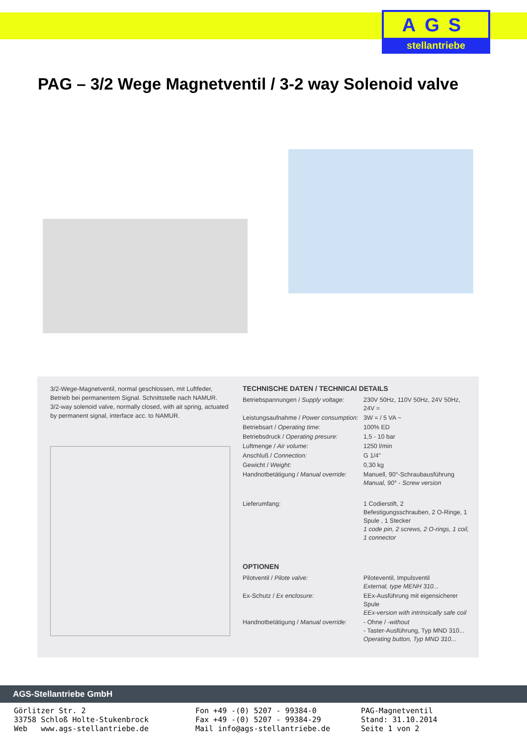AGS
stellantriebe
PAG – 3/2 Wege Magnetventil / 3-2 way Solenoid valve
3/2-Wege-Magnetventil, normal geschlossen, mit Luftfeder, Betrieb bei permanentem Signal. Schnittstelle nach NAMUR.
3/2-way solenoid valve, normally closed, with ait spring, actuated by permanent signal, interface acc. to NAMUR.
TECHNISCHE DATEN / TECHNICAl DETAILS
| Betriebspannungen / Supply voltage: | 230V 50Hz, 110V 50Hz, 24V 50Hz, 24V = |
| Leistungsaufnahme / Power consumption: | 3W = / 5 VA ~ |
| Betriebsart / Operating time: | 100% ED |
| Betriebsdruck / Operating presure: | 1,5 - 10 bar |
| Luftmenge / Air volume: | 1250 l/min |
| Anschluß / Connection: | G 1/4" |
| Gewicht / Weight: | 0,30 kg |
| Handnotbetätigung / Manual override: | Manuell, 90°-Schraubausführung Manual, 90° - Screw version |
| Lieferumfang: | 1 Codierstift, 2 Befestigungsschrauben, 2 O-Ringe, 1 Spule , 1 Stecker 1 code pin, 2 screws, 2 O-rings, 1 coil, 1 connector |
OPTIONEN
| Pilotventil / Pilote valve: | Piloteventil, Impulsventil External, type MENH 310... |
| Ex-Schutz / Ex enclosure: | EEx-Ausführung mit eigensicherer Spule EEx-version with intrinsically safe coil |
| Handnotbetätigung / Manual override: | - Ohne / -without - Taster-Ausführung, Typ MND 310... Operating button, Typ MND 310... |
AGS-Stellantriebe GmbH
Görlitzer Str. 2
33758 Schloß Holte-Stukenbrock
Web www.ags-stellantriebe.de
Fon +49 -(0) 5207 - 99384-0
Fax +49 -(0) 5207 - 99384-29
Mail info@ags-stellantriebe.de
PAG-Magnetventil
Stand: 31.10.2014
Seite 1 von 2